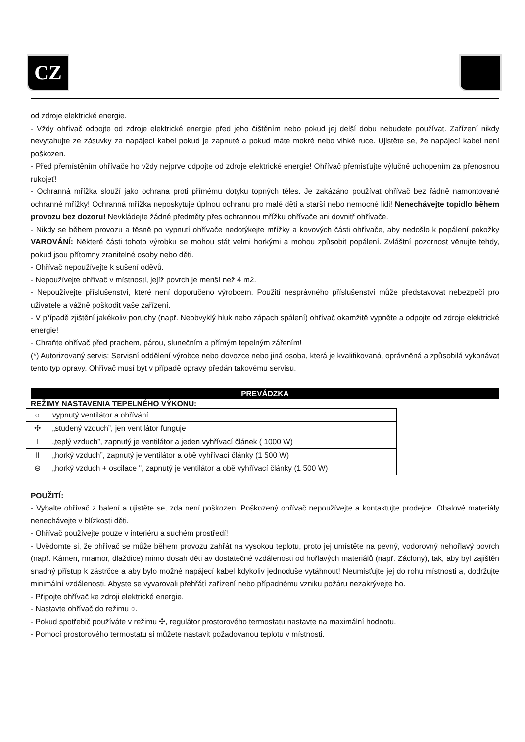CZ
od zdroje elektrické energie.
- Vždy ohřívač odpojte od zdroje elektrické energie před jeho čištěním nebo pokud jej delší dobu nebudete používat. Zařízení nikdy nevytahujte ze zásuvky za napájecí kabel pokud je zapnuté a pokud máte mokré nebo vlhké ruce. Ujistěte se, že napájecí kabel není poškozen.
- Před přemístěním ohřívače ho vždy nejprve odpojte od zdroje elektrické energie! Ohřívač přemisťujte výlučně uchopením za přenosnou rukojeť!
- Ochranná mřížka slouží jako ochrana proti přímému dotyku topných těles. Je zakázáno používat ohřívač bez řádně namontované ochranné mřížky! Ochranná mřížka neposkytuje úplnou ochranu pro malé děti a starší nebo nemocné lidi! Nenechávejte topidlo během provozu bez dozoru! Nevkládejte žádné předměty přes ochrannou mřížku ohřívače ani dovnitř ohřívače.
- Nikdy se během provozu a těsně po vypnutí ohřívače nedotýkejte mřížky a kovových části ohřívače, aby nedošlo k popálení pokožky VAROVÁNÍ: Některé části tohoto výrobku se mohou stát velmi horkými a mohou způsobit popálení. Zvláštní pozornost věnujte tehdy, pokud jsou přítomny zranitelné osoby nebo děti.
- Ohřívač nepoužívejte k sušení oděvů.
- Nepoužívejte ohřívač v místnosti, jejíž povrch je menší než 4 m2.
- Nepoužívejte příslušenství, které není doporučeno výrobcem. Použití nesprávného příslušenství může představovat nebezpečí pro uživatele a vážně poškodit vaše zařízení.
- V případě zjištění jakékoliv poruchy (např. Neobvyklý hluk nebo zápach spálení) ohřívač okamžitě vypněte a odpojte od zdroje elektrické energie!
- Chraňte ohřívač před prachem, párou, slunečním a přímým tepelným zářením!
(*) Autorizovaný servis: Servisní oddělení výrobce nebo dovozce nebo jiná osoba, která je kvalifikovaná, oprávněná a způsobilá vykonávat tento typ opravy. Ohřívač musí být v případě opravy předán takovému servisu.
PREVÁDZKA
REŽIMY NASTAVENIA TEPELNÉHO VÝKONU:
| ○ | vypnutý ventilátor a ohřívání |
| ✣ | „studený vzduch”, jen ventilátor funguje |
| I | „teplý vzduch”, zapnutý je ventilátor a jeden vyhřívací článek ( 1000 W) |
| II | „horký vzduch”, zapnutý je ventilátor a obě vyhřívací články (1 500 W) |
| ⊖ | „horký vzduch + oscilace ", zapnutý je ventilátor a obě vyhřívací články (1 500 W) |
POUŽITÍ:
- Vybalte ohřívač z balení a ujistěte se, zda není poškozen. Poškozený ohřívač nepoužívejte a kontaktujte prodejce. Obalové materiály nenechávejte v blízkosti děti.
- Ohřívač používejte pouze v interiéru a suchém prostředí!
- Uvědomte si, že ohřívač se může během provozu zahřát na vysokou teplotu, proto jej umístěte na pevný, vodorovný nehořlavý povrch (např. Kámen, mramor, dlaždice) mimo dosah děti av dostatečné vzdálenosti od hořlavých materiálů (např. Záclony), tak, aby byl zajištěn snadný přístup k zástrčce a aby bylo možné napájecí kabel kdykoliv jednoduše vytáhnout! Neumisťujte jej do rohu místnosti a, dodržujte minimální vzdálenosti. Abyste se vyvarovali přehřátí zařízení nebo případnému vzniku požáru nezakrývejte ho.
- Připojte ohřívač ke zdroji elektrické energie.
- Nastavte ohřívač do režimu ○.
- Pokud spotřebič používáte v režimu ✣, regulátor prostorového termostatu nastavte na maximální hodnotu.
- Pomocí prostorového termostatu si můžete nastavit požadovanou teplotu v místnosti.